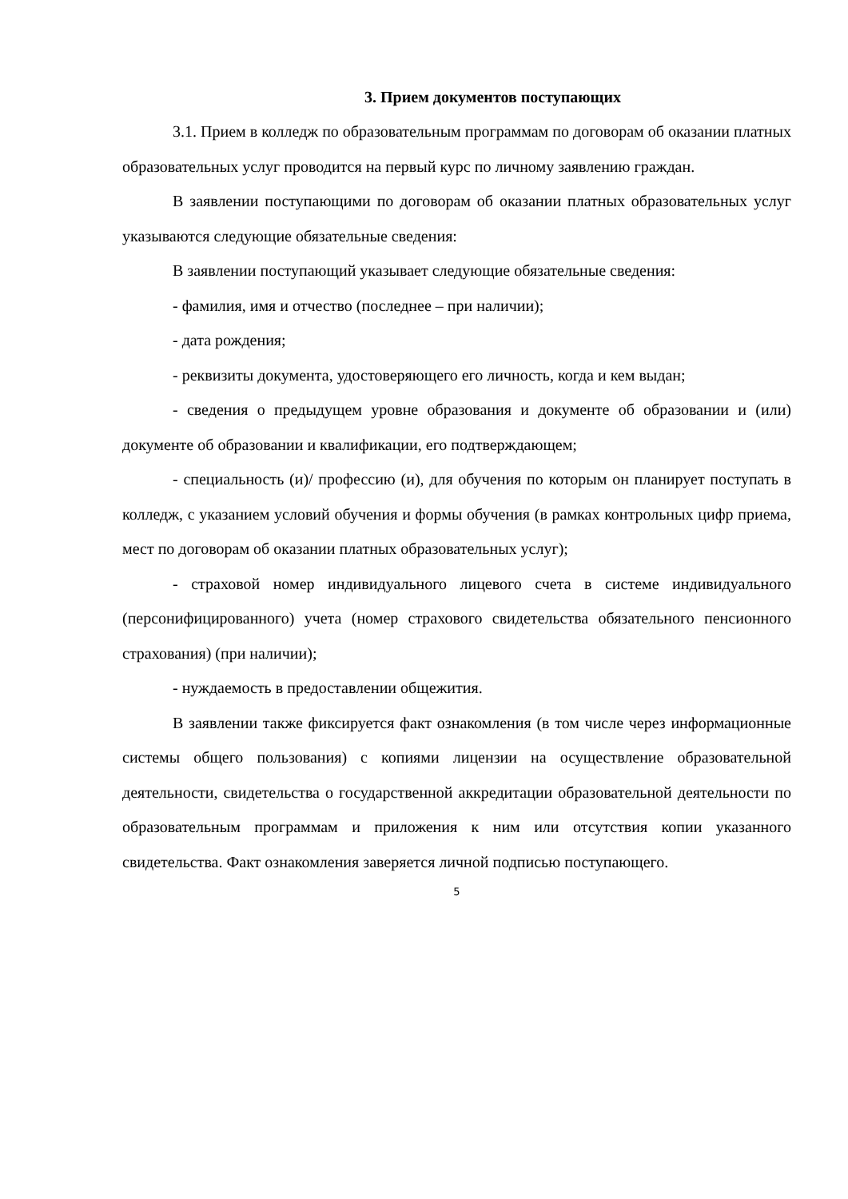3. Прием документов поступающих
3.1. Прием в колледж по образовательным программам по договорам об оказании платных образовательных услуг проводится на первый курс по личному заявлению граждан.
В заявлении поступающими по договорам об оказании платных образовательных услуг указываются следующие обязательные сведения:
В заявлении поступающий указывает следующие обязательные сведения:
- фамилия, имя и отчество (последнее – при наличии);
- дата рождения;
- реквизиты документа, удостоверяющего его личность, когда и кем выдан;
- сведения о предыдущем уровне образования и документе об образовании и (или) документе об образовании и квалификации, его подтверждающем;
- специальность (и)/ профессию (и), для обучения по которым он планирует поступать в колледж, с указанием условий обучения и формы обучения (в рамках контрольных цифр приема, мест по договорам об оказании платных образовательных услуг);
- страховой номер индивидуального лицевого счета в системе индивидуального (персонифицированного) учета (номер страхового свидетельства обязательного пенсионного страхования) (при наличии);
- нуждаемость в предоставлении общежития.
В заявлении также фиксируется факт ознакомления (в том числе через информационные системы общего пользования) с копиями лицензии на осуществление образовательной деятельности, свидетельства о государственной аккредитации образовательной деятельности по образовательным программам и приложения к ним или отсутствия копии указанного свидетельства. Факт ознакомления заверяется личной подписью поступающего.
5